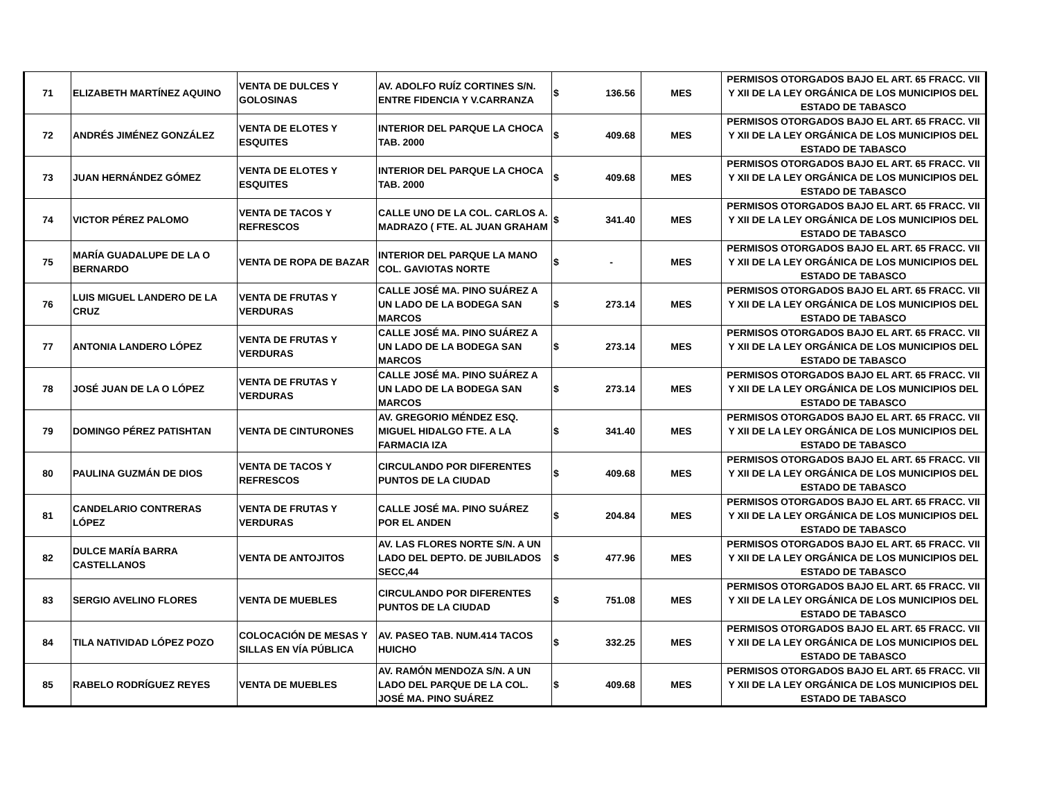| 71 | ELIZABETH MARTÍNEZ AQUINO | VENTA DE DULCES Y GOLOSINAS | AV. ADOLFO RUÍZ CORTINES S/N. ENTRE FIDENCIA Y V.CARRANZA | $ | 136.56 | MES | PERMISOS OTORGADOS BAJO EL ART. 65 FRACC. VII Y XII DE LA LEY ORGÁNICA DE LOS MUNICIPIOS DEL ESTADO DE TABASCO |
| 72 | ANDRÉS JIMÉNEZ GONZÁLEZ | VENTA DE ELOTES Y ESQUITES | INTERIOR DEL PARQUE LA CHOCA TAB. 2000 | $ | 409.68 | MES | PERMISOS OTORGADOS BAJO EL ART. 65 FRACC. VII Y XII DE LA LEY ORGÁNICA DE LOS MUNICIPIOS DEL ESTADO DE TABASCO |
| 73 | JUAN HERNÁNDEZ GÓMEZ | VENTA DE ELOTES Y ESQUITES | INTERIOR DEL PARQUE LA CHOCA TAB. 2000 | $ | 409.68 | MES | PERMISOS OTORGADOS BAJO EL ART. 65 FRACC. VII Y XII DE LA LEY ORGÁNICA DE LOS MUNICIPIOS DEL ESTADO DE TABASCO |
| 74 | VICTOR PÉREZ PALOMO | VENTA DE TACOS Y REFRESCOS | CALLE UNO DE LA COL. CARLOS A. MADRAZO ( FTE. AL JUAN GRAHAM | $ | 341.40 | MES | PERMISOS OTORGADOS BAJO EL ART. 65 FRACC. VII Y XII DE LA LEY ORGÁNICA DE LOS MUNICIPIOS DEL ESTADO DE TABASCO |
| 75 | MARÍA GUADALUPE DE LA O BERNARDO | VENTA DE ROPA DE BAZAR | INTERIOR DEL PARQUE LA MANO COL. GAVIOTAS NORTE | $ | - | MES | PERMISOS OTORGADOS BAJO EL ART. 65 FRACC. VII Y XII DE LA LEY ORGÁNICA DE LOS MUNICIPIOS DEL ESTADO DE TABASCO |
| 76 | LUIS MIGUEL LANDERO DE LA CRUZ | VENTA DE FRUTAS Y VERDURAS | CALLE JOSÉ MA. PINO SUÁREZ A UN LADO DE LA BODEGA SAN MARCOS | $ | 273.14 | MES | PERMISOS OTORGADOS BAJO EL ART. 65 FRACC. VII Y XII DE LA LEY ORGÁNICA DE LOS MUNICIPIOS DEL ESTADO DE TABASCO |
| 77 | ANTONIA LANDERO LÓPEZ | VENTA DE FRUTAS Y VERDURAS | CALLE JOSÉ MA. PINO SUÁREZ A UN LADO DE LA BODEGA SAN MARCOS | $ | 273.14 | MES | PERMISOS OTORGADOS BAJO EL ART. 65 FRACC. VII Y XII DE LA LEY ORGÁNICA DE LOS MUNICIPIOS DEL ESTADO DE TABASCO |
| 78 | JOSÉ JUAN DE LA O LÓPEZ | VENTA DE FRUTAS Y VERDURAS | CALLE JOSÉ MA. PINO SUÁREZ A UN LADO DE LA BODEGA SAN MARCOS | $ | 273.14 | MES | PERMISOS OTORGADOS BAJO EL ART. 65 FRACC. VII Y XII DE LA LEY ORGÁNICA DE LOS MUNICIPIOS DEL ESTADO DE TABASCO |
| 79 | DOMINGO PÉREZ PATISHTAN | VENTA DE CINTURONES | AV. GREGORIO MÉNDEZ ESQ. MIGUEL HIDALGO FTE. A LA FARMACIA IZA | $ | 341.40 | MES | PERMISOS OTORGADOS BAJO EL ART. 65 FRACC. VII Y XII DE LA LEY ORGÁNICA DE LOS MUNICIPIOS DEL ESTADO DE TABASCO |
| 80 | PAULINA GUZMÁN DE DIOS | VENTA DE TACOS Y REFRESCOS | CIRCULANDO POR DIFERENTES PUNTOS DE LA CIUDAD | $ | 409.68 | MES | PERMISOS OTORGADOS BAJO EL ART. 65 FRACC. VII Y XII DE LA LEY ORGÁNICA DE LOS MUNICIPIOS DEL ESTADO DE TABASCO |
| 81 | CANDELARIO CONTRERAS LÓPEZ | VENTA DE FRUTAS Y VERDURAS | CALLE JOSÉ MA. PINO SUÁREZ POR EL ANDEN | $ | 204.84 | MES | PERMISOS OTORGADOS BAJO EL ART. 65 FRACC. VII Y XII DE LA LEY ORGÁNICA DE LOS MUNICIPIOS DEL ESTADO DE TABASCO |
| 82 | DULCE MARÍA BARRA CASTELLANOS | VENTA DE ANTOJITOS | AV. LAS FLORES NORTE S/N. A UN LADO DEL DEPTO. DE JUBILADOS SECC,44 | $ | 477.96 | MES | PERMISOS OTORGADOS BAJO EL ART. 65 FRACC. VII Y XII DE LA LEY ORGÁNICA DE LOS MUNICIPIOS DEL ESTADO DE TABASCO |
| 83 | SERGIO AVELINO FLORES | VENTA DE MUEBLES | CIRCULANDO POR DIFERENTES PUNTOS DE LA CIUDAD | $ | 751.08 | MES | PERMISOS OTORGADOS BAJO EL ART. 65 FRACC. VII Y XII DE LA LEY ORGÁNICA DE LOS MUNICIPIOS DEL ESTADO DE TABASCO |
| 84 | TILA NATIVIDAD LÓPEZ POZO | COLOCACIÓN DE MESAS Y SILLAS EN VÍA PÚBLICA | AV. PASEO TAB. NUM.414 TACOS HUICHO | $ | 332.25 | MES | PERMISOS OTORGADOS BAJO EL ART. 65 FRACC. VII Y XII DE LA LEY ORGÁNICA DE LOS MUNICIPIOS DEL ESTADO DE TABASCO |
| 85 | RABELO RODRÍGUEZ REYES | VENTA DE MUEBLES | AV. RAMÓN MENDOZA S/N. A UN LADO DEL PARQUE DE LA COL. JOSÉ MA. PINO SUÁREZ | $ | 409.68 | MES | PERMISOS OTORGADOS BAJO EL ART. 65 FRACC. VII Y XII DE LA LEY ORGÁNICA DE LOS MUNICIPIOS DEL ESTADO DE TABASCO |